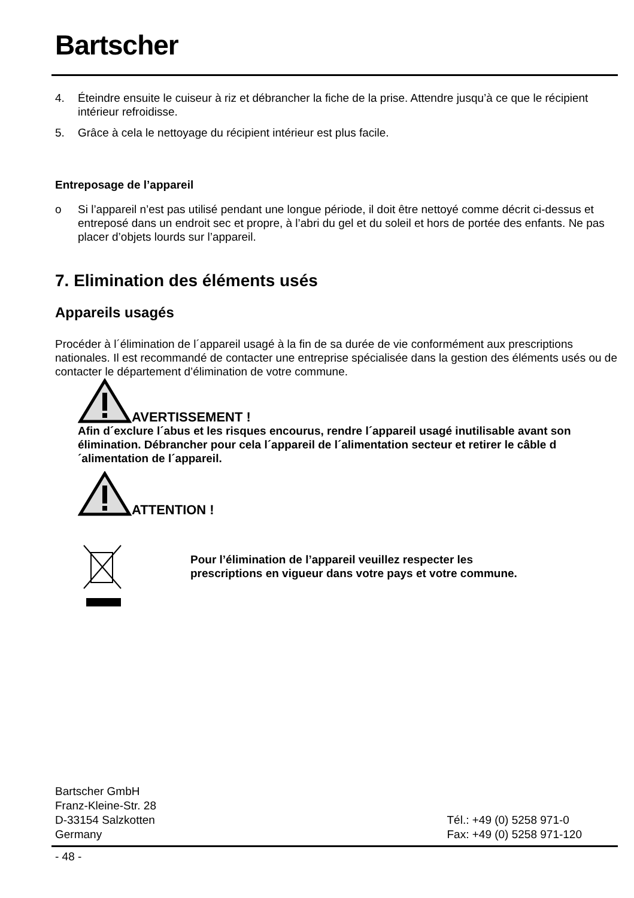Bartscher
4. Éteindre ensuite le cuiseur à riz et débrancher la fiche de la prise. Attendre jusqu’à ce que le récipient intérieur refroidisse.
5. Grâce à cela le nettoyage du récipient intérieur est plus facile.
Entreposage de l’appareil
o Si l’appareil n’est pas utilisé pendant une longue période, il doit être nettoyé comme décrit ci-dessus et entreposé dans un endroit sec et propre, à l’abri du gel et du soleil et hors de portée des enfants. Ne pas placer d’objets lourds sur l’appareil.
7. Elimination des éléments usés
Appareils usagés
Procéder à l´élimination de l´appareil usagé à la fin de sa durée de vie conformément aux prescriptions nationales. Il est recommandé de contacter une entreprise spécialisée dans la gestion des éléments usés ou de contacter le département d’élimination de votre commune.
AVERTISSEMENT !
Afin d´exclure l´abus et les risques encourus, rendre l´appareil usagé inutilisable avant son élimination. Débrancher pour cela l´appareil de l´alimentation secteur et retirer le câble d´alimentation de l´appareil.
ATTENTION !
Pour l’élimination de l’appareil veuillez respecter les prescriptions en vigueur dans votre pays et votre commune.
Bartscher GmbH
Franz-Kleine-Str. 28
D-33154 Salzkotten
Germany
Tél.: +49 (0) 5258 971-0
Fax: +49 (0) 5258 971-120
- 48 -